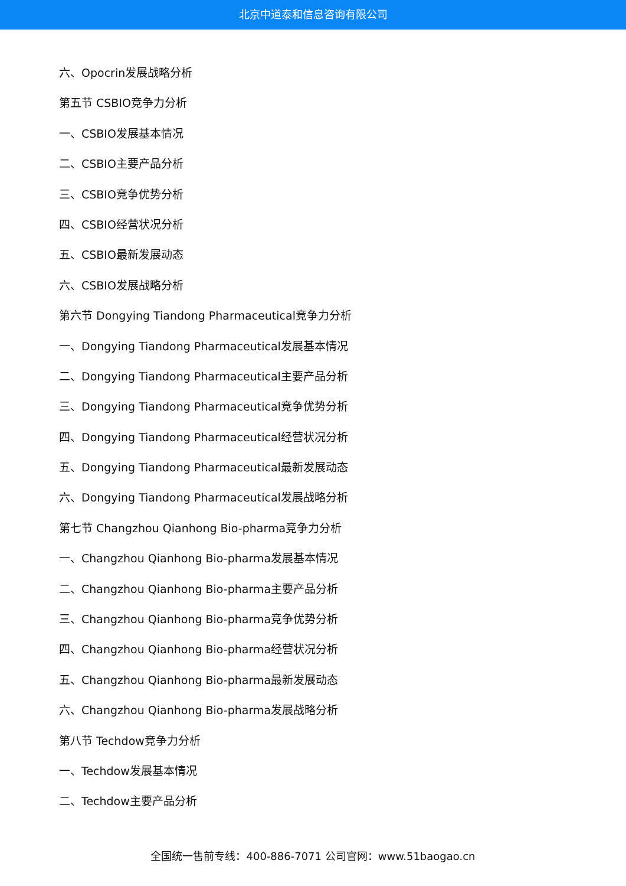北京中道泰和信息咨询有限公司
六、Opocrin发展战略分析
第五节 CSBIO竞争力分析
一、CSBIO发展基本情况
二、CSBIO主要产品分析
三、CSBIO竞争优势分析
四、CSBIO经营状况分析
五、CSBIO最新发展动态
六、CSBIO发展战略分析
第六节 Dongying Tiandong Pharmaceutical竞争力分析
一、Dongying Tiandong Pharmaceutical发展基本情况
二、Dongying Tiandong Pharmaceutical主要产品分析
三、Dongying Tiandong Pharmaceutical竞争优势分析
四、Dongying Tiandong Pharmaceutical经营状况分析
五、Dongying Tiandong Pharmaceutical最新发展动态
六、Dongying Tiandong Pharmaceutical发展战略分析
第七节 Changzhou Qianhong Bio-pharma竞争力分析
一、Changzhou Qianhong Bio-pharma发展基本情况
二、Changzhou Qianhong Bio-pharma主要产品分析
三、Changzhou Qianhong Bio-pharma竞争优势分析
四、Changzhou Qianhong Bio-pharma经营状况分析
五、Changzhou Qianhong Bio-pharma最新发展动态
六、Changzhou Qianhong Bio-pharma发展战略分析
第八节 Techdow竞争力分析
一、Techdow发展基本情况
二、Techdow主要产品分析
全国统一售前专线：400-886-7071 公司官网：www.51baogao.cn